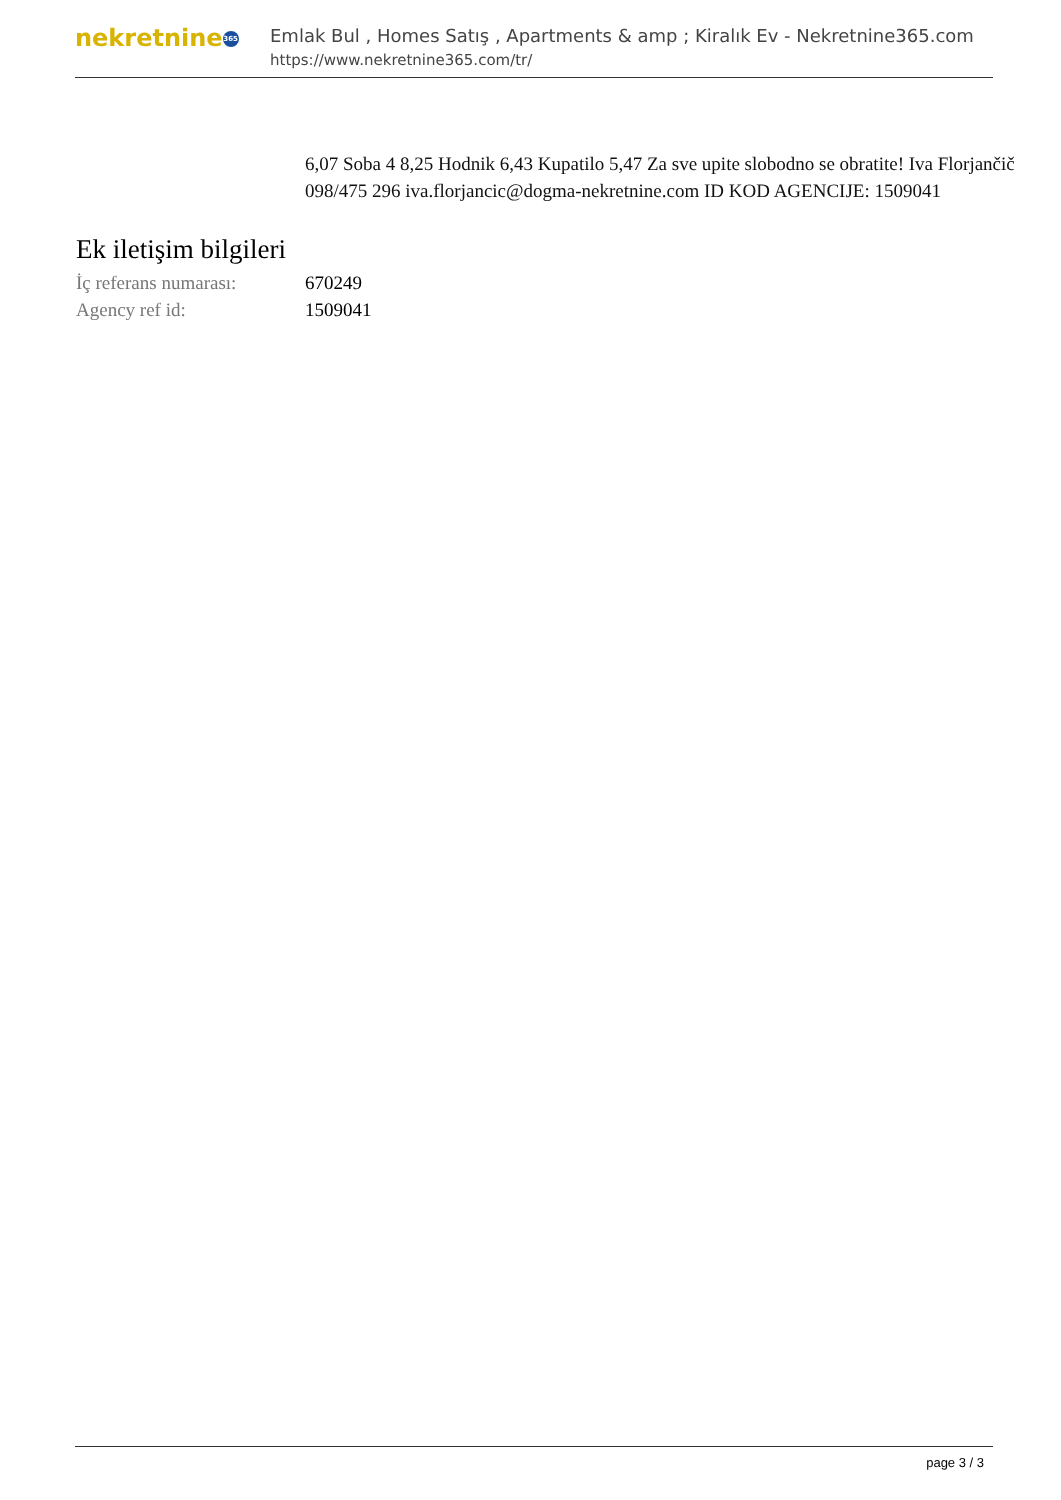nekretnine 365
Emlak Bul , Homes Satış , Apartments & amp ; Kiralık Ev - Nekretnine365.com
https://www.nekretnine365.com/tr/
6,07 Soba 4 8,25 Hodnik 6,43 Kupatilo 5,47 Za sve upite slobodno se obratite! Iva Florjančič 098/475 296 iva.florjancic@dogma-nekretnine.com ID KOD AGENCIJE: 1509041
Ek iletişim bilgileri
| İç referans numarası: | 670249 |
| Agency ref id: | 1509041 |
page 3 / 3